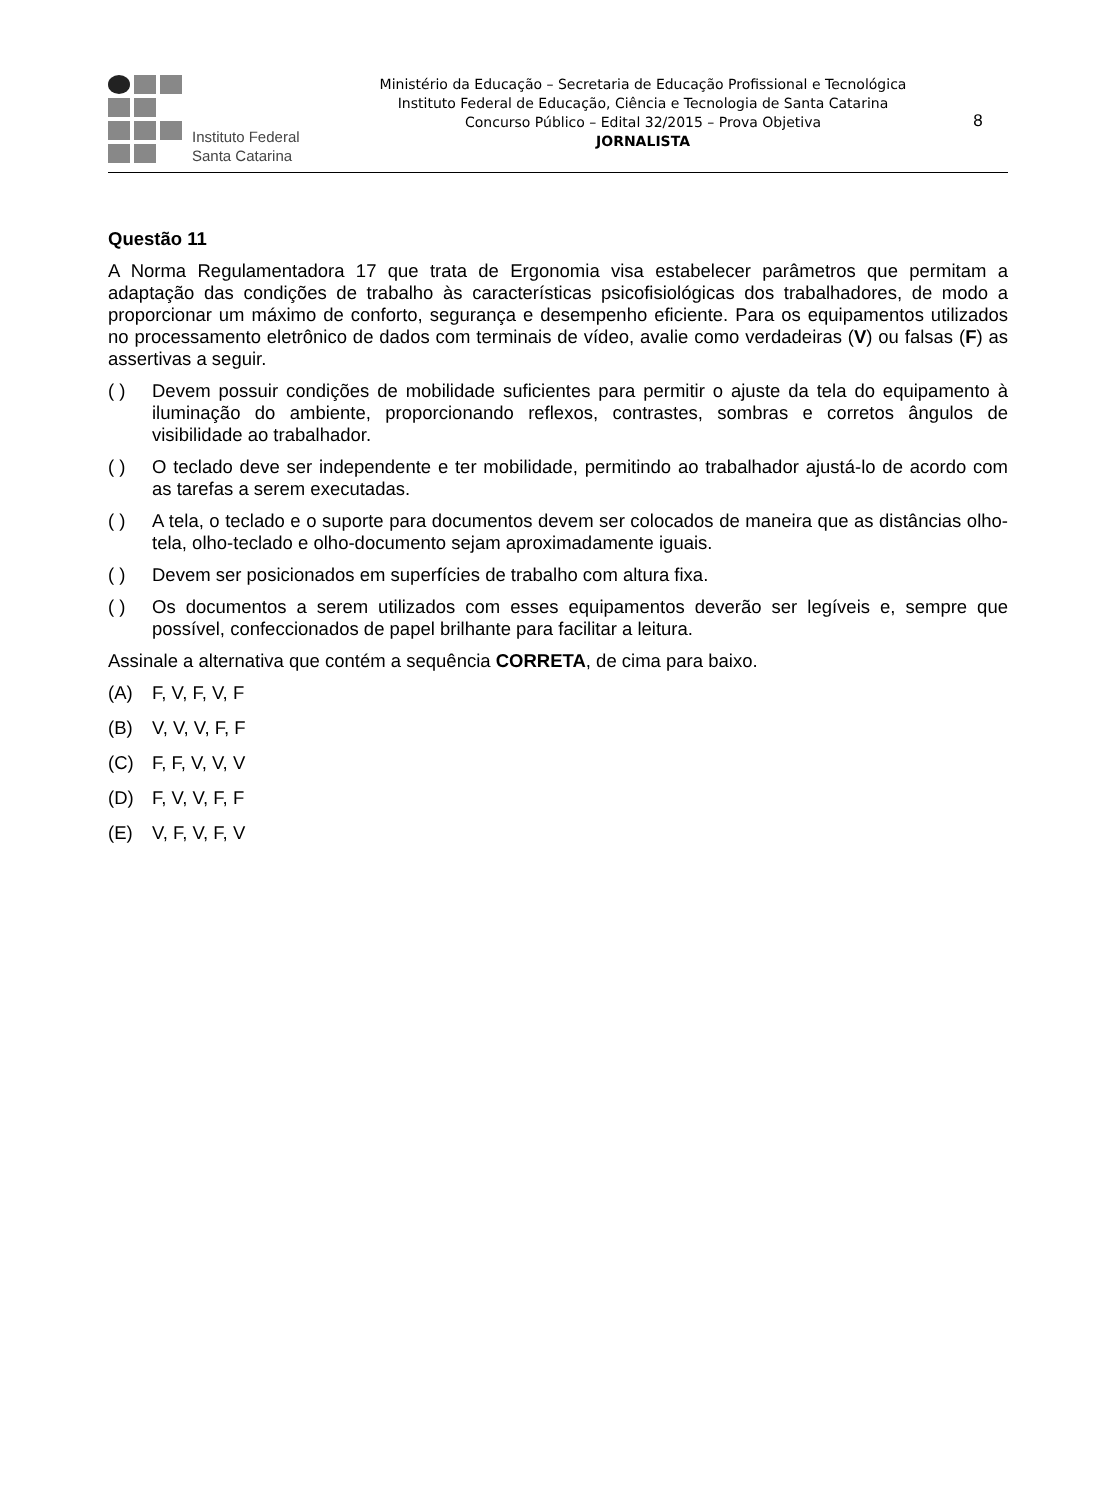Instituto Federal
Santa Catarina
Ministério da Educação – Secretaria de Educação Profissional e Tecnológica
Instituto Federal de Educação, Ciência e Tecnologia de Santa Catarina
Concurso Público – Edital 32/2015 – Prova Objetiva
JORNALISTA
8
Questão 11
A Norma Regulamentadora 17 que trata de Ergonomia visa estabelecer parâmetros que permitam a adaptação das condições de trabalho às características psicofisiológicas dos trabalhadores, de modo a proporcionar um máximo de conforto, segurança e desempenho eficiente. Para os equipamentos utilizados no processamento eletrônico de dados com terminais de vídeo, avalie como verdadeiras (V) ou falsas (F) as assertivas a seguir.
( ) Devem possuir condições de mobilidade suficientes para permitir o ajuste da tela do equipamento à iluminação do ambiente, proporcionando reflexos, contrastes, sombras e corretos ângulos de visibilidade ao trabalhador.
( ) O teclado deve ser independente e ter mobilidade, permitindo ao trabalhador ajustá-lo de acordo com as tarefas a serem executadas.
( ) A tela, o teclado e o suporte para documentos devem ser colocados de maneira que as distâncias olho-tela, olho-teclado e olho-documento sejam aproximadamente iguais.
( ) Devem ser posicionados em superfícies de trabalho com altura fixa.
( ) Os documentos a serem utilizados com esses equipamentos deverão ser legíveis e, sempre que possível, confeccionados de papel brilhante para facilitar a leitura.
Assinale a alternativa que contém a sequência CORRETA, de cima para baixo.
(A) F, V, F, V, F
(B) V, V, V, F, F
(C) F, F, V, V, V
(D) F, V, V, F, F
(E) V, F, V, F, V